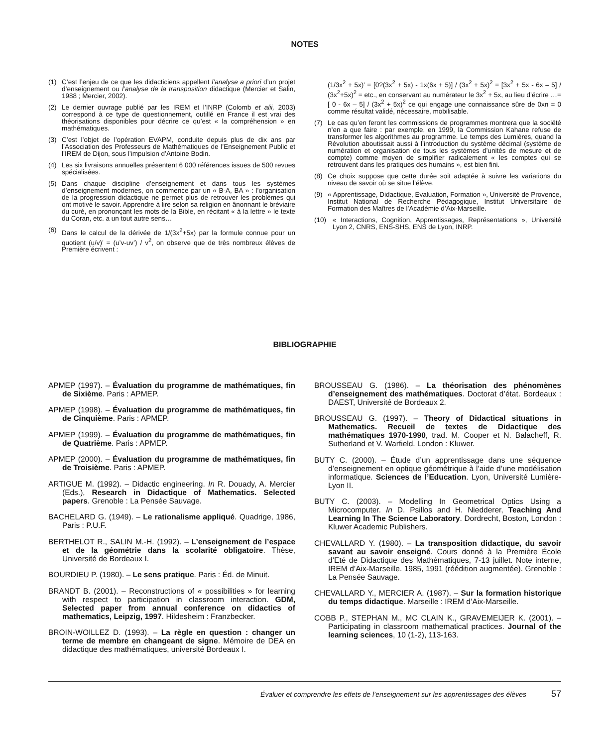NOTES
(1) C’est l’enjeu de ce que les didacticiens appellent l’analyse a priori d’un projet d’enseignement ou l’analyse de la transposition didactique (Mercier et Salin, 1988 ; Mercier, 2002).
(2) Le dernier ouvrage publié par les IREM et l’INRP (Colomb et alii, 2003) correspond à ce type de questionnement, outillé en France il est vrai des théorisations disponibles pour décrire ce qu’est « la compréhension » en mathématiques.
(3) C’est l’objet de l’opération EVAPM, conduite depuis plus de dix ans par l’Association des Professeurs de Mathématiques de l’Enseignement Public et l’IREM de Dijon, sous l’impulsion d’Antoine Bodin.
(4) Les six livraisons annuelles présentent 6 000 références issues de 500 revues spécialisées.
(5) Dans chaque discipline d’enseignement et dans tous les systèmes d’enseignement modernes, on commence par un « B-A, BA » : l’organisation de la progression didactique ne permet plus de retrouver les problèmes qui ont motivé le savoir. Apprendre à lire selon sa religion en ânonnant le bréviaire du curé, en prononçant les mots de la Bible, en récitant « à la lettre » le texte du Coran, etc. a un tout autre sens…
(6) Dans le calcul de la dérivée de 1/(3x<sup>2</sup>+5x) par la formule connue pour un quotient (u/v)’ = (u’v-uv’) / v<sup>2</sup>, on observe que de très nombreux élèves de Première écrivent :
(1/3x<sup>2</sup> + 5x)’ = [0?(3x<sup>2</sup> + 5x) - 1x(6x + 5)] / (3x<sup>2</sup> + 5x)<sup>2</sup> = [3x<sup>2</sup> + 5x - 6x – 5] / (3x<sup>2</sup>+5x)<sup>2</sup> = etc., en conservant au numérateur le 3x<sup>2</sup> + 5x, au lieu d’écrire …=[ 0 - 6x – 5] / (3x<sup>2</sup> + 5x)<sup>2</sup> ce qui engage une connaissance sûre de 0xn = 0 comme résultat validé, nécessaire, mobilisable.
(7) Le cas qu’en feront les commissions de programmes montrera que la société n’en a que faire : par exemple, en 1999, la Commission Kahane refuse de transformer les algorithmes au programme. Le temps des Lumières, quand la Révolution aboutissait aussi à l’introduction du système décimal (système de numération et organisation de tous les systèmes d’unités de mesure et de compte) comme moyen de simplifier radicalement « les comptes qui se retrouvent dans les pratiques des humains », est bien fini.
(8) Ce choix suppose que cette durée soit adaptée à suivre les variations du niveau de savoir où se situe l’élève.
(9) « Apprentissage, Didactique, Evaluation, Formation », Université de Provence, Institut National de Recherche Pédagogique, Institut Universitaire de Formation des Maîtres de l’Académie d’Aix-Marseille.
(10) « Interactions, Cognition, Apprentissages, Représentations », Université Lyon 2, CNRS, ENS-SHS, ENS de Lyon, INRP.
BIBLIOGRAPHIE
APMEP (1997). – Évaluation du programme de mathématiques, fin de Sixième. Paris : APMEP.
APMEP (1998). – Évaluation du programme de mathématiques, fin de Cinquième. Paris : APMEP.
APMEP (1999). – Évaluation du programme de mathématiques, fin de Quatrième. Paris : APMEP.
APMEP (2000). – Évaluation du programme de mathématiques, fin de Troisième. Paris : APMEP.
ARTIGUE M. (1992). – Didactic engineering. In R. Douady, A. Mercier (Eds.), Research in Didactique of Mathematics. Selected papers. Grenoble : La Pensée Sauvage.
BACHELARD G. (1949). – Le rationalisme appliqué. Quadrige, 1986, Paris : P.U.F.
BERTHELOT R., SALIN M.-H. (1992). – L’enseignement de l’espace et de la géométrie dans la scolarité obligatoire. Thèse, Université de Bordeaux I.
BOURDIEU P. (1980). – Le sens pratique. Paris : Éd. de Minuit.
BRANDT B. (2001). – Reconstructions of « possibilities » for learning with respect to participation in classroom interaction. GDM, Selected paper from annual conference on didactics of mathematics, Leipzig, 1997. Hildesheim : Franzbecker.
BROIN-WOILLEZ D. (1993). – La règle en question : changer un terme de membre en changeant de signe. Mémoire de DEA en didactique des mathématiques, université Bordeaux I.
BROUSSEAU G. (1986). – La théorisation des phénomènes d’enseignement des mathématiques. Doctorat d’état. Bordeaux : DAEST, Université de Bordeaux 2.
BROUSSEAU G. (1997). – Theory of Didactical situations in Mathematics. Recueil de textes de Didactique des mathématiques 1970-1990, trad. M. Cooper et N. Balacheff, R. Sutherland et V. Warfield. London : Kluwer.
BUTY C. (2000). – Étude d’un apprentissage dans une séquence d’enseignement en optique géométrique à l’aide d’une modélisation informatique. Sciences de l’Education. Lyon, Université Lumière-Lyon II.
BUTY C. (2003). – Modelling In Geometrical Optics Using a Microcomputer. In D. Psillos and H. Niedderer, Teaching And Learning In The Science Laboratory. Dordrecht, Boston, London : Kluwer Academic Publishers.
CHEVALLARD Y. (1980). – La transposition didactique, du savoir savant au savoir enseigné. Cours donné à la Première École d’Eté de Didactique des Mathématiques, 7-13 juillet. Note interne, IREM d’Aix-Marseille. 1985, 1991 (réédition augmentée). Grenoble : La Pensée Sauvage.
CHEVALLARD Y., MERCIER A. (1987). – Sur la formation historique du temps didactique. Marseille : IREM d’Aix-Marseille.
COBB P., STEPHAN M., MC CLAIN K., GRAVEMEIJER K. (2001). – Participating in classroom mathematical practices. Journal of the learning sciences, 10 (1-2), 113-163.
Évaluer et comprendre les effets de l’enseignement sur les apprentissages des élèves 57